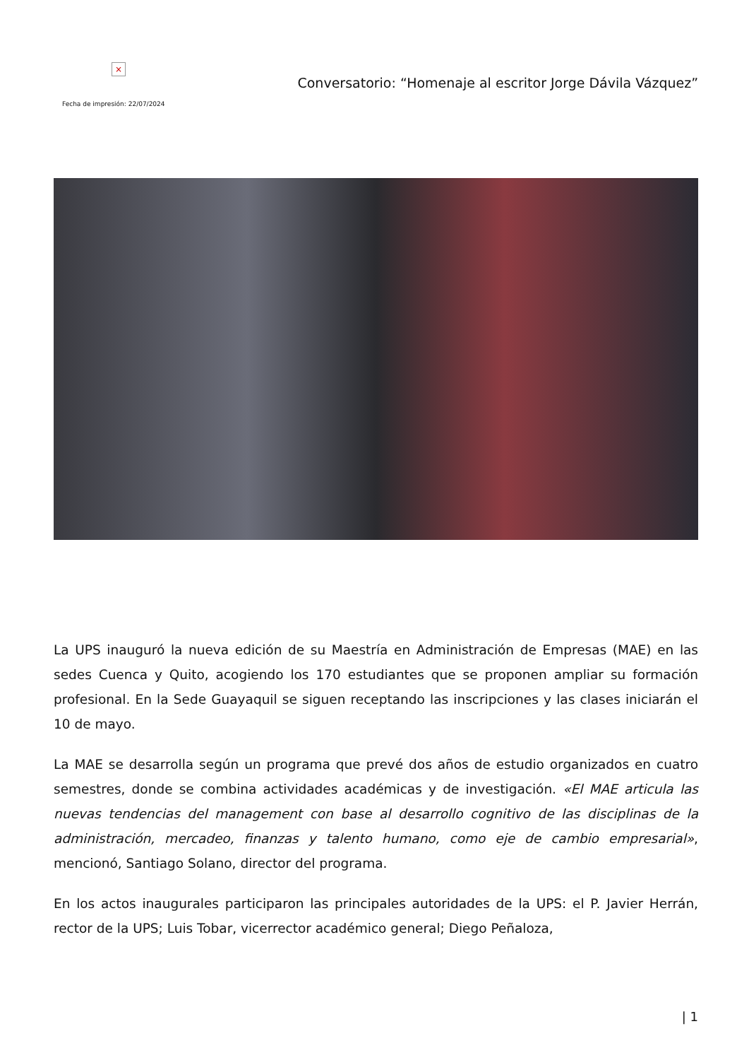×
Fecha de impresión: 22/07/2024
Conversatorio: “Homenaje al escritor Jorge Dávila Vázquez”
La UPS inauguró la nueva edición de su Maestría en Administración de Empresas (MAE) en las sedes Cuenca y Quito, acogiendo los 170 estudiantes que se proponen ampliar su formación profesional. En la Sede Guayaquil se siguen receptando las inscripciones y las clases iniciarán el 10 de mayo.
La MAE se desarrolla según un programa que prevé dos años de estudio organizados en cuatro semestres, donde se combina actividades académicas y de investigación. «El MAE articula las nuevas tendencias del management con base al desarrollo cognitivo de las disciplinas de la administración, mercadeo, finanzas y talento humano, como eje de cambio empresarial», mencionó, Santiago Solano, director del programa.
En los actos inaugurales participaron las principales autoridades de la UPS: el P. Javier Herrán, rector de la UPS; Luis Tobar, vicerrector académico general; Diego Peñaloza,
| 1